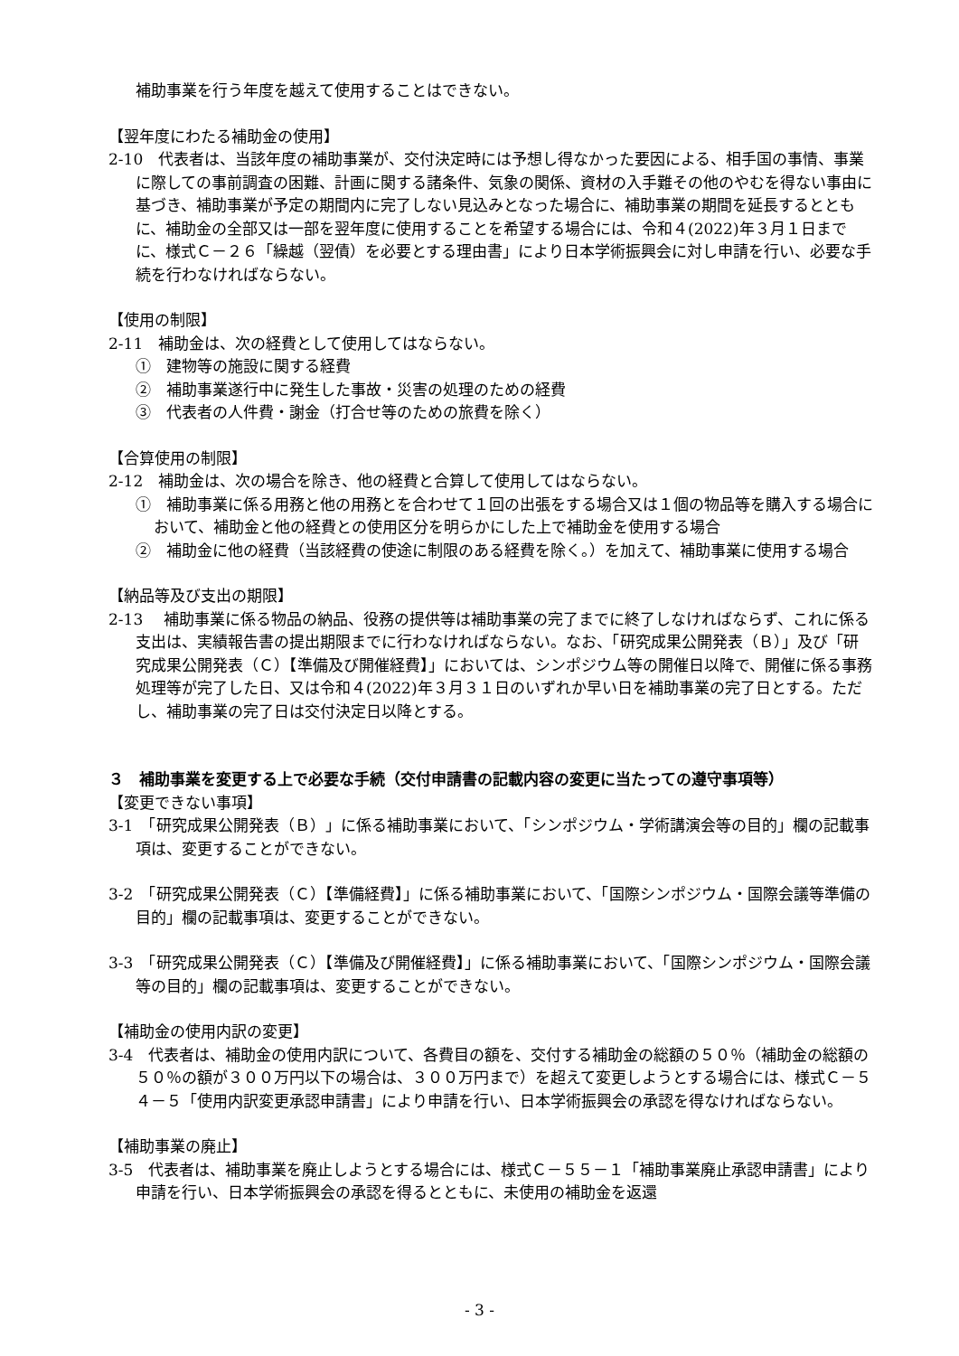補助事業を行う年度を越えて使用することはできない。
【翌年度にわたる補助金の使用】
2-10　代表者は、当該年度の補助事業が、交付決定時には予想し得なかった要因による、相手国の事情、事業に際しての事前調査の困難、計画に関する諸条件、気象の関係、資材の入手難その他のやむを得ない事由に基づき、補助事業が予定の期間内に完了しない見込みとなった場合に、補助事業の期間を延長するとともに、補助金の全部又は一部を翌年度に使用することを希望する場合には、令和４(2022)年３月１日までに、様式Ｃ－２６「繰越（翌債）を必要とする理由書」により日本学術振興会に対し申請を行い、必要な手続を行わなければならない。
【使用の制限】
2-11　補助金は、次の経費として使用してはならない。
①　建物等の施設に関する経費
②　補助事業遂行中に発生した事故・災害の処理のための経費
③　代表者の人件費・謝金（打合せ等のための旅費を除く）
【合算使用の制限】
2-12　補助金は、次の場合を除き、他の経費と合算して使用してはならない。
①　補助事業に係る用務と他の用務とを合わせて１回の出張をする場合又は１個の物品等を購入する場合において、補助金と他の経費との使用区分を明らかにした上で補助金を使用する場合
②　補助金に他の経費（当該経費の使途に制限のある経費を除く。）を加えて、補助事業に使用する場合
【納品等及び支出の期限】
2-13　 補助事業に係る物品の納品、役務の提供等は補助事業の完了までに終了しなければならず、これに係る支出は、実績報告書の提出期限までに行わなければならない。なお、「研究成果公開発表（Ｂ）」及び「研究成果公開発表（Ｃ）【準備及び開催経費】」においては、シンポジウム等の開催日以降で、開催に係る事務処理等が完了した日、又は令和４(2022)年３月３１日のいずれか早い日を補助事業の完了日とする。ただし、補助事業の完了日は交付決定日以降とする。
３　補助事業を変更する上で必要な手続（交付申請書の記載内容の変更に当たっての遵守事項等）
【変更できない事項】
3-1　「研究成果公開発表（Ｂ）」に係る補助事業において、「シンポジウム・学術講演会等の目的」欄の記載事項は、変更することができない。
3-2　「研究成果公開発表（Ｃ）【準備経費】」に係る補助事業において、「国際シンポジウム・国際会議等準備の目的」欄の記載事項は、変更することができない。
3-3　「研究成果公開発表（Ｃ）【準備及び開催経費】」に係る補助事業において、「国際シンポジウム・国際会議等の目的」欄の記載事項は、変更することができない。
【補助金の使用内訳の変更】
3-4　代表者は、補助金の使用内訳について、各費目の額を、交付する補助金の総額の５０％（補助金の総額の５０％の額が３００万円以下の場合は、３００万円まで）を超えて変更しようとする場合には、様式Ｃ－５４－５「使用内訳変更承認申請書」により申請を行い、日本学術振興会の承認を得なければならない。
【補助事業の廃止】
3-5　代表者は、補助事業を廃止しようとする場合には、様式Ｃ－５５－１「補助事業廃止承認申請書」により申請を行い、日本学術振興会の承認を得るとともに、未使用の補助金を返還
- 3 -